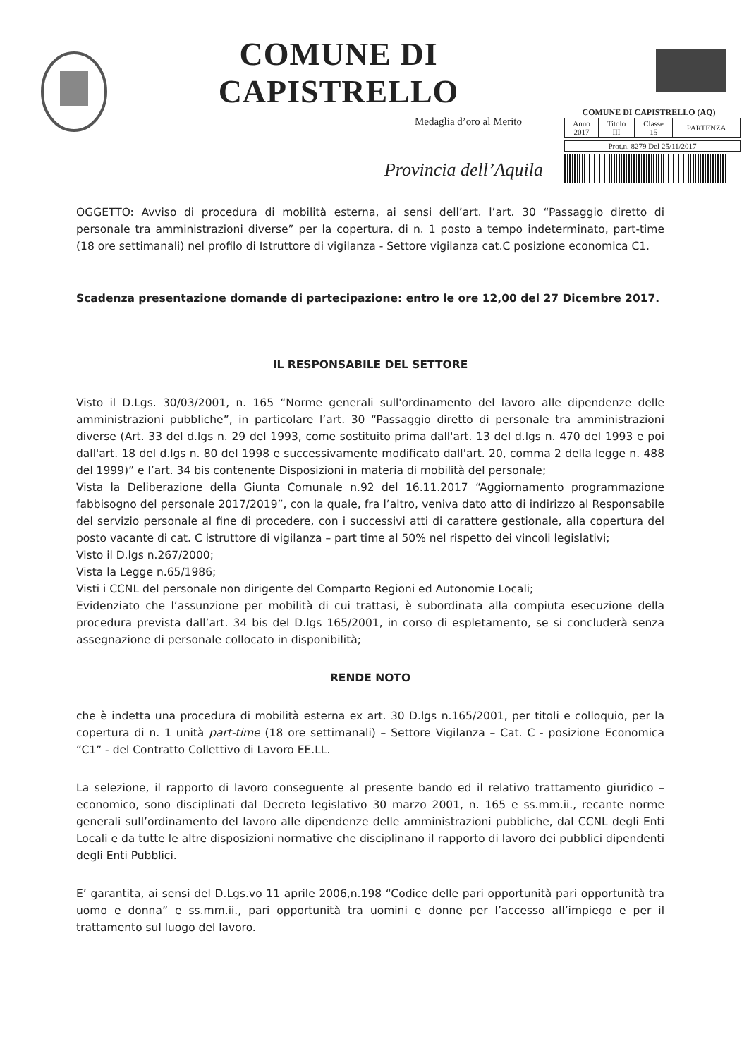COMUNE DI CAPISTRELLO
Medaglia d’oro al Merito
Provincia dell’Aquila
COMUNE DI CAPISTRELLO (AQ)
| Anno 2017 | Titolo III | Classe 15 | PARTENZA |
| Prot.n. 8279 Del 25/11/2017 |
OGGETTO: Avviso di procedura di mobilità esterna, ai sensi dell’art. l’art. 30 “Passaggio diretto di personale tra amministrazioni diverse” per la copertura, di n. 1 posto a tempo indeterminato, part-time (18 ore settimanali) nel profilo di Istruttore di vigilanza - Settore vigilanza cat.C posizione economica C1.
Scadenza presentazione domande di partecipazione: entro le ore 12,00 del 27 Dicembre 2017.
IL RESPONSABILE DEL SETTORE
Visto il D.Lgs. 30/03/2001, n. 165 “Norme generali sull'ordinamento del lavoro alle dipendenze delle amministrazioni pubbliche”, in particolare l’art. 30 “Passaggio diretto di personale tra amministrazioni diverse (Art. 33 del d.lgs n. 29 del 1993, come sostituito prima dall'art. 13 del d.lgs n. 470 del 1993 e poi dall'art. 18 del d.lgs n. 80 del 1998 e successivamente modificato dall'art. 20, comma 2 della legge n. 488 del 1999)” e l’art. 34 bis contenente Disposizioni in materia di mobilità del personale;
Vista la Deliberazione della Giunta Comunale n.92 del 16.11.2017 “Aggiornamento programmazione fabbisogno del personale 2017/2019”, con la quale, fra l’altro, veniva dato atto di indirizzo al Responsabile del servizio personale al fine di procedere, con i successivi atti di carattere gestionale, alla copertura del posto vacante di cat. C istruttore di vigilanza – part time al 50% nel rispetto dei vincoli legislativi;
Visto il D.lgs n.267/2000;
Vista la Legge n.65/1986;
Visti i CCNL del personale non dirigente del Comparto Regioni ed Autonomie Locali;
Evidenziato che l’assunzione per mobilità di cui trattasi, è subordinata alla compiuta esecuzione della procedura prevista dall’art. 34 bis del D.lgs 165/2001, in corso di espletamento, se si concluderà senza assegnazione di personale collocato in disponibilità;
RENDE NOTO
che è indetta una procedura di mobilità esterna ex art. 30 D.lgs n.165/2001, per titoli e colloquio, per la copertura di n. 1 unità part-time (18 ore settimanali) – Settore Vigilanza – Cat. C - posizione Economica “C1” - del Contratto Collettivo di Lavoro EE.LL.
La selezione, il rapporto di lavoro conseguente al presente bando ed il relativo trattamento giuridico – economico, sono disciplinati dal Decreto legislativo 30 marzo 2001, n. 165 e ss.mm.ii., recante norme generali sull’ordinamento del lavoro alle dipendenze delle amministrazioni pubbliche, dal CCNL degli Enti Locali e da tutte le altre disposizioni normative che disciplinano il rapporto di lavoro dei pubblici dipendenti degli Enti Pubblici.
E’ garantita, ai sensi del D.Lgs.vo 11 aprile 2006,n.198 “Codice delle pari opportunità pari opportunità tra uomo e donna” e ss.mm.ii., pari opportunità tra uomini e donne per l’accesso all’impiego e per il trattamento sul luogo del lavoro.